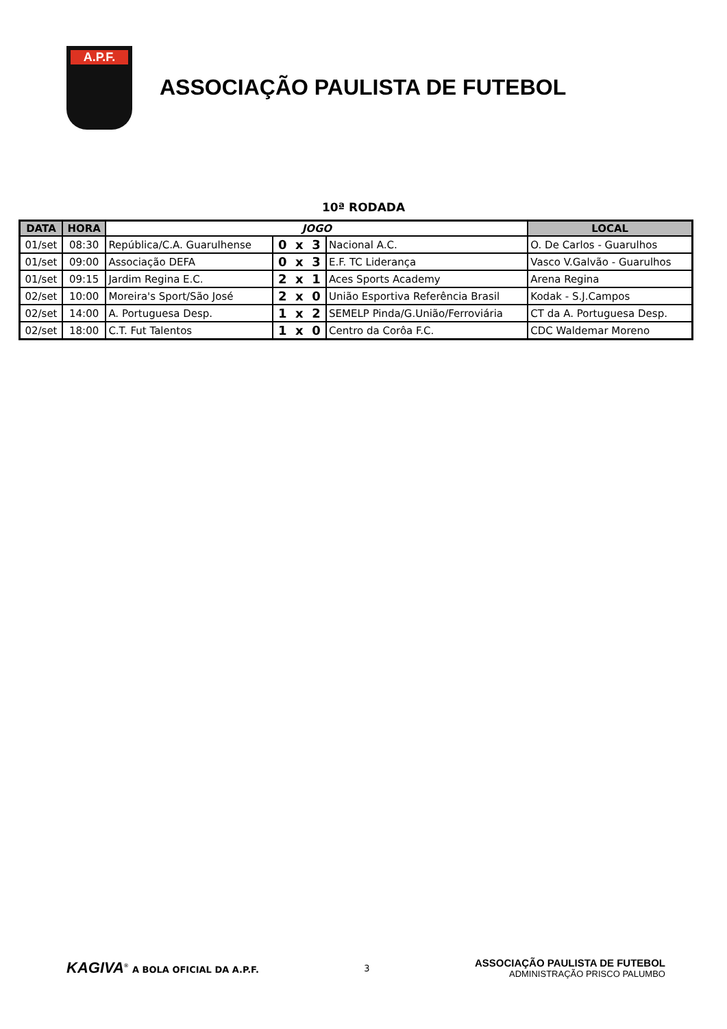A.P.F.
ASSOCIAÇÃO PAULISTA DE FUTEBOL
10ª RODADA
| DATA | HORA | JOGO | | | LOCAL |
| --- | --- | --- | --- | --- | --- |
| 01/set | 08:30 | República/C.A. Guarulhense | 0 x 3 | Nacional A.C. | O. De Carlos - Guarulhos |
| 01/set | 09:00 | Associação DEFA | 0 x 3 | E.F. TC Liderança | Vasco V.Galvão - Guarulhos |
| 01/set | 09:15 | Jardim Regina E.C. | 2 x 1 | Aces Sports Academy | Arena Regina |
| 02/set | 10:00 | Moreira's Sport/São José | 2 x 0 | União Esportiva Referência Brasil | Kodak - S.J.Campos |
| 02/set | 14:00 | A. Portuguesa Desp. | 1 x 2 | SEMELP Pinda/G.União/Ferroviária | CT da A. Portuguesa Desp. |
| 02/set | 18:00 | C.T. Fut Talentos | 1 x 0 | Centro da Corôa F.C. | CDC Waldemar Moreno |
KAGIVA<sup>®</sup> A BOLA OFICIAL DA A.P.F.
3
ASSOCIAÇÃO PAULISTA DE FUTEBOL
ADMINISTRAÇÃO PRISCO PALUMBO